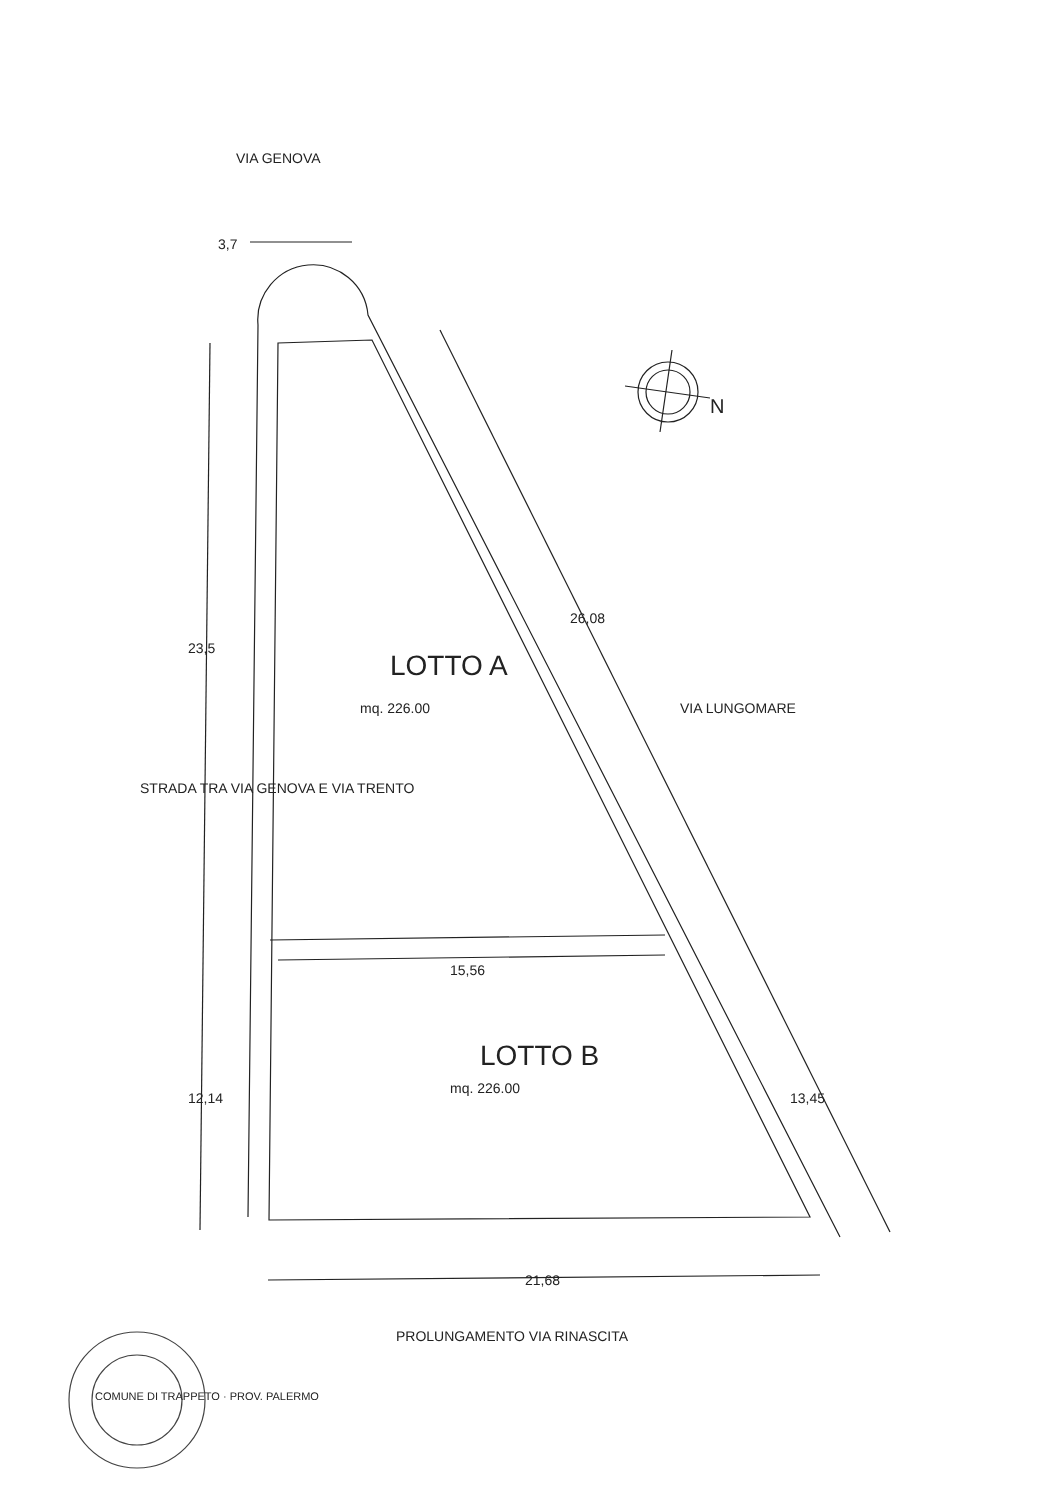VIA GENOVA
3,7
N
26,08
VIA LUNGOMARE
23,5
STRADA TRA VIA GENOVA E VIA TRENTO
LOTTO A
mq. 226.00
15,56
LOTTO B
mq. 226.00
13,45
12,14
21,68
PROLUNGAMENTO VIA RINASCITA
COMUNE DI TRAPPETO · PROV. PALERMO